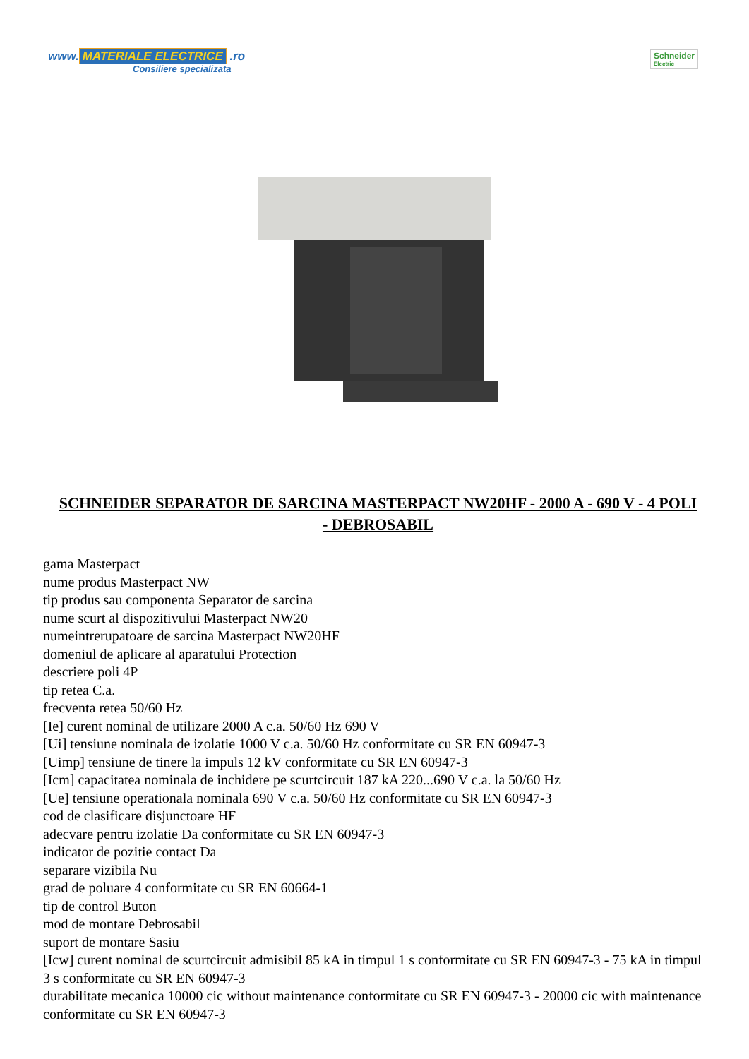www. MATERIALE ELECTRICE .ro
Consiliere specializata
Schneider
Electric
SCHNEIDER SEPARATOR DE SARCINA MASTERPACT NW20HF - 2000 A - 690 V - 4 POLI - DEBROSABIL
gama Masterpact
nume produs Masterpact NW
tip produs sau componenta Separator de sarcina
nume scurt al dispozitivului Masterpact NW20
numeintrerupatoare de sarcina Masterpact NW20HF
domeniul de aplicare al aparatului Protection
descriere poli 4P
tip retea C.a.
frecventa retea 50/60 Hz
[Ie] curent nominal de utilizare 2000 A c.a. 50/60 Hz 690 V
[Ui] tensiune nominala de izolatie 1000 V c.a. 50/60 Hz conformitate cu SR EN 60947-3
[Uimp] tensiune de tinere la impuls 12 kV conformitate cu SR EN 60947-3
[Icm] capacitatea nominala de inchidere pe scurtcircuit 187 kA 220...690 V c.a. la 50/60 Hz
[Ue] tensiune operationala nominala 690 V c.a. 50/60 Hz conformitate cu SR EN 60947-3
cod de clasificare disjunctoare HF
adecvare pentru izolatie Da conformitate cu SR EN 60947-3
indicator de pozitie contact Da
separare vizibila Nu
grad de poluare 4 conformitate cu SR EN 60664-1
tip de control Buton
mod de montare Debrosabil
suport de montare Sasiu
[Icw] curent nominal de scurtcircuit admisibil 85 kA in timpul 1 s conformitate cu SR EN 60947-3 - 75 kA in timpul 3 s conformitate cu SR EN 60947-3
durabilitate mecanica 10000 cic without maintenance conformitate cu SR EN 60947-3 - 20000 cic with maintenance conformitate cu SR EN 60947-3